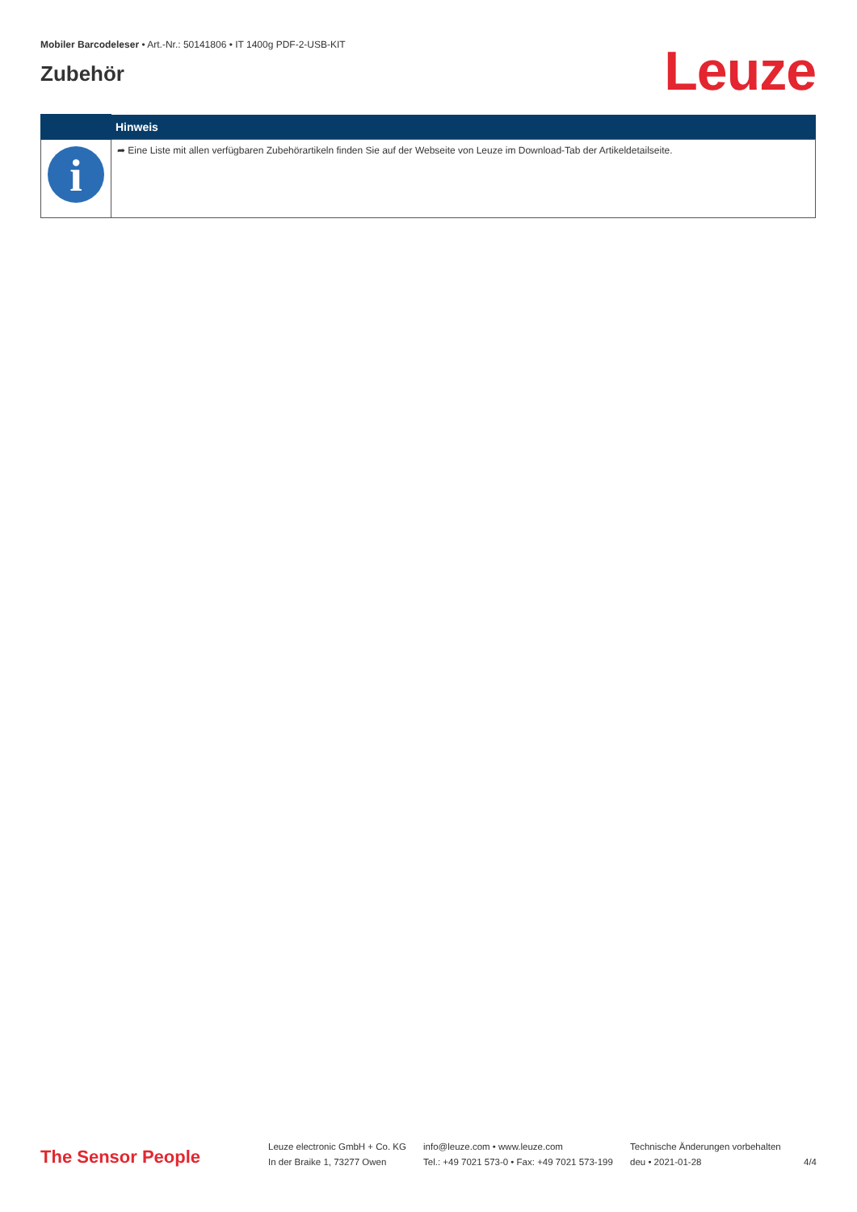Mobiler Barcodeleser • Art.-Nr.: 50141806 • IT 1400g PDF-2-USB-KIT
Zubehör
Leuze
| | Hinweis |
| --- | --- |
| i | ➦ Eine Liste mit allen verfügbaren Zubehörartikeln finden Sie auf der Webseite von Leuze im Download-Tab der Artikeldetailseite. |
The Sensor People
Leuze electronic GmbH + Co. KG
In der Braike 1, 73277 Owen
info@leuze.com • www.leuze.com
Tel.: +49 7021 573-0 • Fax: +49 7021 573-199
Technische Änderungen vorbehalten
deu • 2021-01-28
4/4